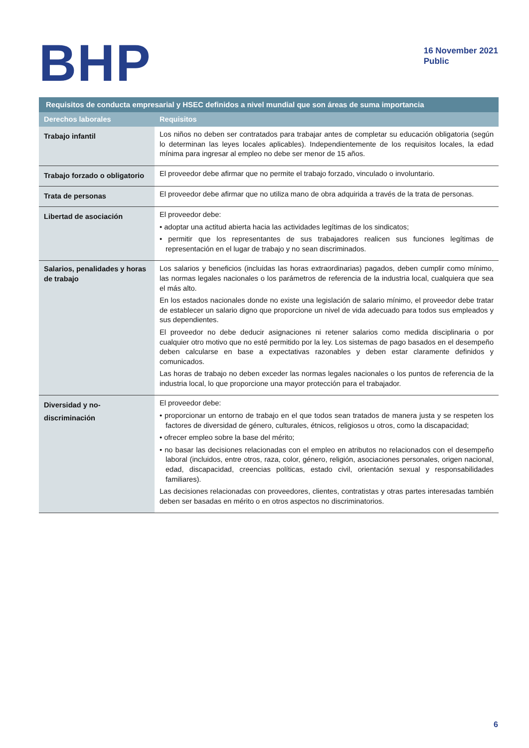BHP
16 November 2021
Public
| Requisitos de conducta empresarial y HSEC definidos a nivel mundial que son áreas de suma importancia | |
| --- | --- |
| Derechos laborales | Requisitos |
| Trabajo infantil | Los niños no deben ser contratados para trabajar antes de completar su educación obligatoria (según lo determinan las leyes locales aplicables). Independientemente de los requisitos locales, la edad mínima para ingresar al empleo no debe ser menor de 15 años. |
| Trabajo forzado o obligatorio | El proveedor debe afirmar que no permite el trabajo forzado, vinculado o involuntario. |
| Trata de personas | El proveedor debe afirmar que no utiliza mano de obra adquirida a través de la trata de personas. |
| Libertad de asociación | El proveedor debe: • adoptar una actitud abierta hacia las actividades legítimas de los sindicatos; • permitir que los representantes de sus trabajadores realicen sus funciones legítimas de representación en el lugar de trabajo y no sean discriminados. |
| Salarios, penalidades y horas de trabajo | Los salarios y beneficios (incluidas las horas extraordinarias) pagados, deben cumplir como mínimo, las normas legales nacionales o los parámetros de referencia de la industria local, cualquiera que sea el más alto. En los estados nacionales donde no existe una legislación de salario mínimo, el proveedor debe tratar de establecer un salario digno que proporcione un nivel de vida adecuado para todos sus empleados y sus dependientes. El proveedor no debe deducir asignaciones ni retener salarios como medida disciplinaria o por cualquier otro motivo que no esté permitido por la ley. Los sistemas de pago basados en el desempeño deben calcularse en base a expectativas razonables y deben estar claramente definidos y comunicados. Las horas de trabajo no deben exceder las normas legales nacionales o los puntos de referencia de la industria local, lo que proporcione una mayor protección para el trabajador. |
| Diversidad y no-discriminación | El proveedor debe: • proporcionar un entorno de trabajo en el que todos sean tratados de manera justa y se respeten los factores de diversidad de género, culturales, étnicos, religiosos u otros, como la discapacidad; • ofrecer empleo sobre la base del mérito; • no basar las decisiones relacionadas con el empleo en atributos no relacionados con el desempeño laboral (incluidos, entre otros, raza, color, género, religión, asociaciones personales, origen nacional, edad, discapacidad, creencias políticas, estado civil, orientación sexual y responsabilidades familiares). Las decisiones relacionadas con proveedores, clientes, contratistas y otras partes interesadas también deben ser basadas en mérito o en otros aspectos no discriminatorios. |
6